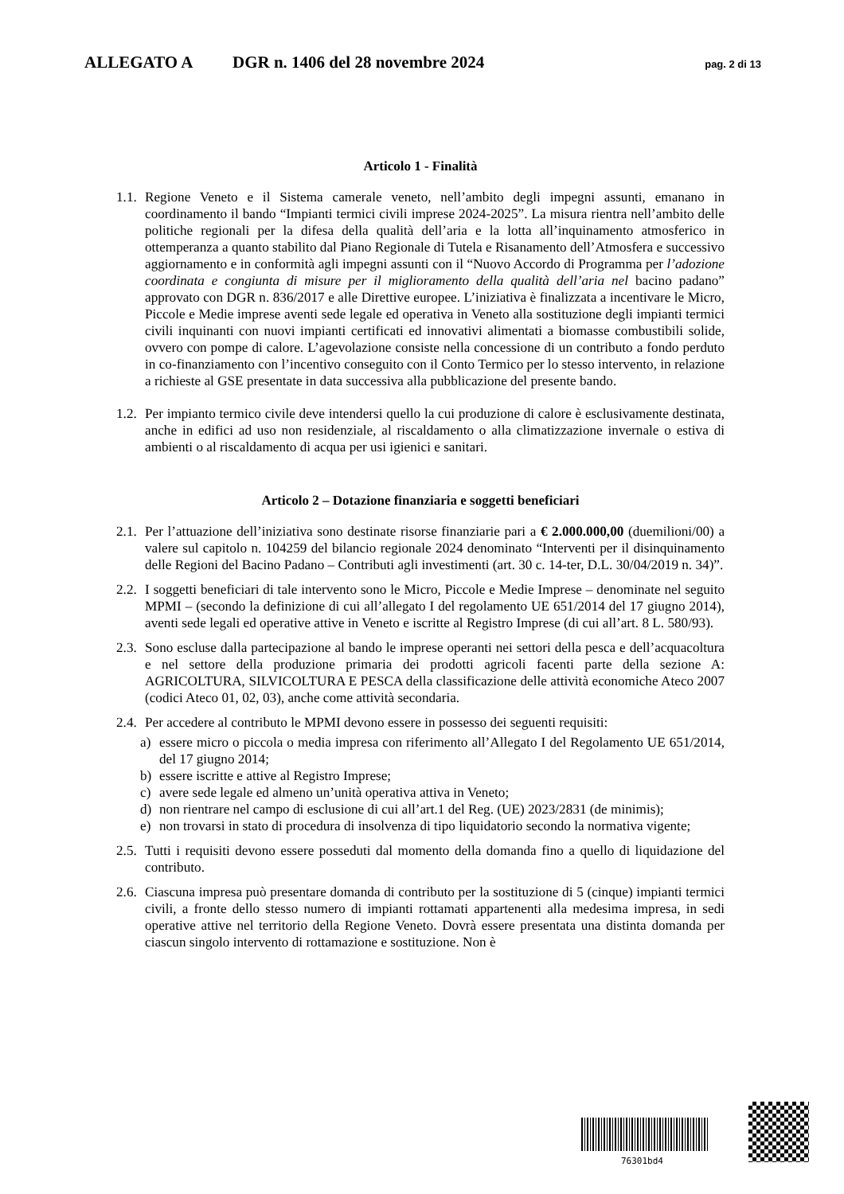ALLEGATO A DGR n. 1406 del 28 novembre 2024 pag. 2 di 13
Articolo 1 - Finalità
1.1. Regione Veneto e il Sistema camerale veneto, nell’ambito degli impegni assunti, emanano in coordinamento il bando “Impianti termici civili imprese 2024-2025”. La misura rientra nell’ambito delle politiche regionali per la difesa della qualità dell’aria e la lotta all’inquinamento atmosferico in ottemperanza a quanto stabilito dal Piano Regionale di Tutela e Risanamento dell’Atmosfera e successivo aggiornamento e in conformità agli impegni assunti con il “Nuovo Accordo di Programma per l’adozione coordinata e congiunta di misure per il miglioramento della qualità dell’aria nel bacino padano” approvato con DGR n. 836/2017 e alle Direttive europee. L’iniziativa è finalizzata a incentivare le Micro, Piccole e Medie imprese aventi sede legale ed operativa in Veneto alla sostituzione degli impianti termici civili inquinanti con nuovi impianti certificati ed innovativi alimentati a biomasse combustibili solide, ovvero con pompe di calore. L’agevolazione consiste nella concessione di un contributo a fondo perduto in co-finanziamento con l’incentivo conseguito con il Conto Termico per lo stesso intervento, in relazione a richieste al GSE presentate in data successiva alla pubblicazione del presente bando.
1.2. Per impianto termico civile deve intendersi quello la cui produzione di calore è esclusivamente destinata, anche in edifici ad uso non residenziale, al riscaldamento o alla climatizzazione invernale o estiva di ambienti o al riscaldamento di acqua per usi igienici e sanitari.
Articolo 2 – Dotazione finanziaria e soggetti beneficiari
2.1. Per l’attuazione dell’iniziativa sono destinate risorse finanziarie pari a € 2.000.000,00 (duemilioni/00) a valere sul capitolo n. 104259 del bilancio regionale 2024 denominato “Interventi per il disinquinamento delle Regioni del Bacino Padano – Contributi agli investimenti (art. 30 c. 14-ter, D.L. 30/04/2019 n. 34)”.
2.2. I soggetti beneficiari di tale intervento sono le Micro, Piccole e Medie Imprese – denominate nel seguito MPMI – (secondo la definizione di cui all’allegato I del regolamento UE 651/2014 del 17 giugno 2014), aventi sede legali ed operative attive in Veneto e iscritte al Registro Imprese (di cui all’art. 8 L. 580/93).
2.3. Sono escluse dalla partecipazione al bando le imprese operanti nei settori della pesca e dell’acquacoltura e nel settore della produzione primaria dei prodotti agricoli facenti parte della sezione A: AGRICOLTURA, SILVICOLTURA E PESCA della classificazione delle attività economiche Ateco 2007 (codici Ateco 01, 02, 03), anche come attività secondaria.
2.4. Per accedere al contributo le MPMI devono essere in possesso dei seguenti requisiti:
a) essere micro o piccola o media impresa con riferimento all’Allegato I del Regolamento UE 651/2014, del 17 giugno 2014;
b) essere iscritte e attive al Registro Imprese;
c) avere sede legale ed almeno un’unità operativa attiva in Veneto;
d) non rientrare nel campo di esclusione di cui all’art.1 del Reg. (UE) 2023/2831 (de minimis);
e) non trovarsi in stato di procedura di insolvenza di tipo liquidatorio secondo la normativa vigente;
2.5. Tutti i requisiti devono essere posseduti dal momento della domanda fino a quello di liquidazione del contributo.
2.6. Ciascuna impresa può presentare domanda di contributo per la sostituzione di 5 (cinque) impianti termici civili, a fronte dello stesso numero di impianti rottamati appartenenti alla medesima impresa, in sedi operative attive nel territorio della Regione Veneto. Dovrà essere presentata una distinta domanda per ciascun singolo intervento di rottamazione e sostituzione. Non è
76301bd4